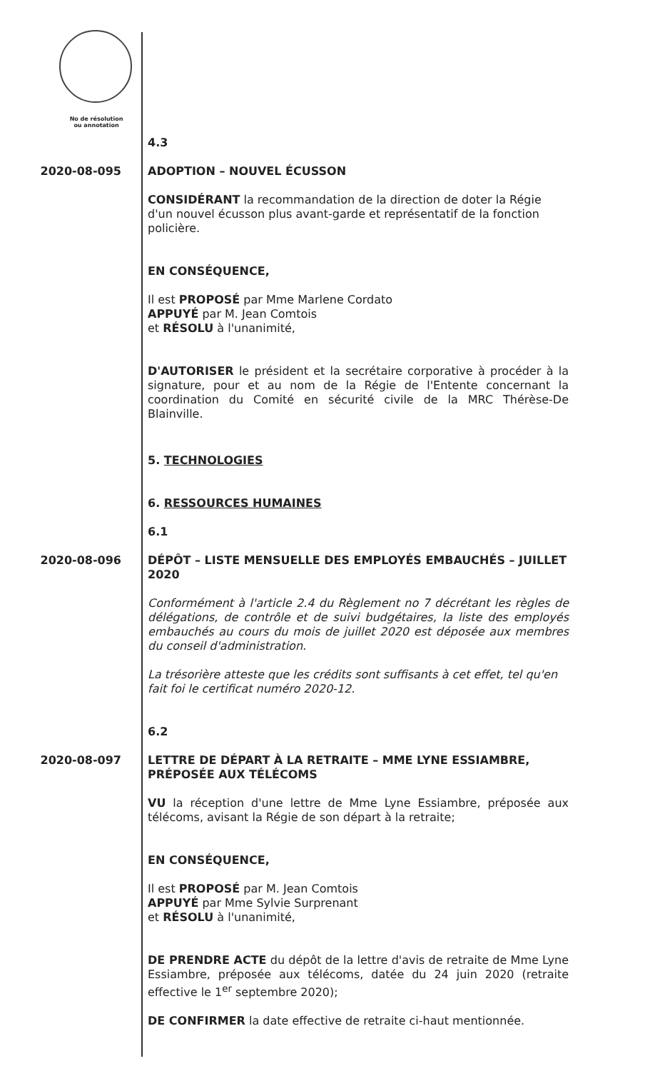No de résolution ou annotation
4.3
2020-08-095
ADOPTION – NOUVEL ÉCUSSON
CONSIDÉRANT la recommandation de la direction de doter la Régie d'un nouvel écusson plus avant-garde et représentatif de la fonction policière.
EN CONSÉQUENCE,
Il est PROPOSÉ par Mme Marlene Cordato
APPUYÉ par M. Jean Comtois
et RÉSOLU à l'unanimité,
D'AUTORISER le président et la secrétaire corporative à procéder à la signature, pour et au nom de la Régie de l'Entente concernant la coordination du Comité en sécurité civile de la MRC Thérèse-De Blainville.
5. TECHNOLOGIES
6. RESSOURCES HUMAINES
6.1
2020-08-096
DÉPÔT – LISTE MENSUELLE DES EMPLOYÉS EMBAUCHÉS – JUILLET 2020
Conformément à l'article 2.4 du Règlement no 7 décrétant les règles de délégations, de contrôle et de suivi budgétaires, la liste des employés embauchés au cours du mois de juillet 2020 est déposée aux membres du conseil d'administration.
La trésorière atteste que les crédits sont suffisants à cet effet, tel qu'en fait foi le certificat numéro 2020-12.
6.2
2020-08-097
LETTRE DE DÉPART À LA RETRAITE – MME LYNE ESSIAMBRE, PRÉPOSÉE AUX TÉLÉCOMS
VU la réception d'une lettre de Mme Lyne Essiambre, préposée aux télécoms, avisant la Régie de son départ à la retraite;
EN CONSÉQUENCE,
Il est PROPOSÉ par M. Jean Comtois
APPUYÉ par Mme Sylvie Surprenant
et RÉSOLU à l'unanimité,
DE PRENDRE ACTE du dépôt de la lettre d'avis de retraite de Mme Lyne Essiambre, préposée aux télécoms, datée du 24 juin 2020 (retraite effective le 1<sup>er</sup> septembre 2020);
DE CONFIRMER la date effective de retraite ci-haut mentionnée.